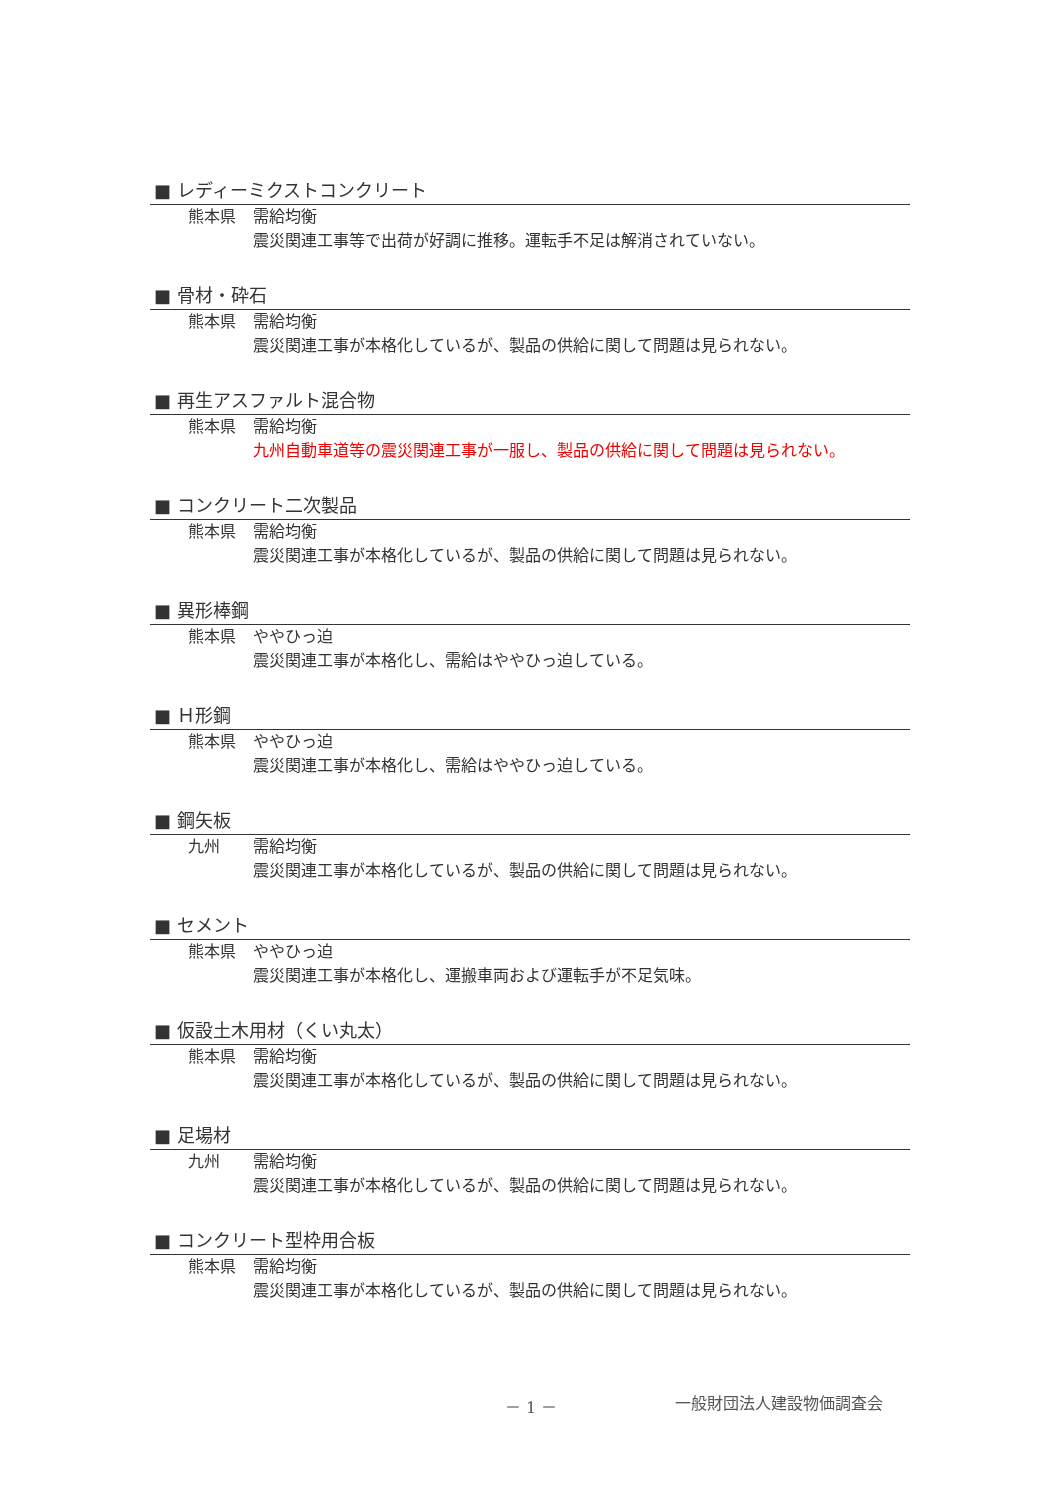■ レディーミクストコンクリート
熊本県 需給均衡
震災関連工事等で出荷が好調に推移。運転手不足は解消されていない。
■ 骨材・砕石
熊本県 需給均衡
震災関連工事が本格化しているが、製品の供給に関して問題は見られない。
■ 再生アスファルト混合物
熊本県 需給均衡
九州自動車道等の震災関連工事が一服し、製品の供給に関して問題は見られない。
■ コンクリート二次製品
熊本県 需給均衡
震災関連工事が本格化しているが、製品の供給に関して問題は見られない。
■ 異形棒鋼
熊本県 ややひっ迫
震災関連工事が本格化し、需給はややひっ迫している。
■ Ｈ形鋼
熊本県 ややひっ迫
震災関連工事が本格化し、需給はややひっ迫している。
■ 鋼矢板
九州 需給均衡
震災関連工事が本格化しているが、製品の供給に関して問題は見られない。
■ セメント
熊本県 ややひっ迫
震災関連工事が本格化し、運搬車両および運転手が不足気味。
■ 仮設土木用材（くい丸太）
熊本県 需給均衡
震災関連工事が本格化しているが、製品の供給に関して問題は見られない。
■ 足場材
九州 需給均衡
震災関連工事が本格化しているが、製品の供給に関して問題は見られない。
■ コンクリート型枠用合板
熊本県 需給均衡
震災関連工事が本格化しているが、製品の供給に関して問題は見られない。
－ 1 － 一般財団法人建設物価調査会